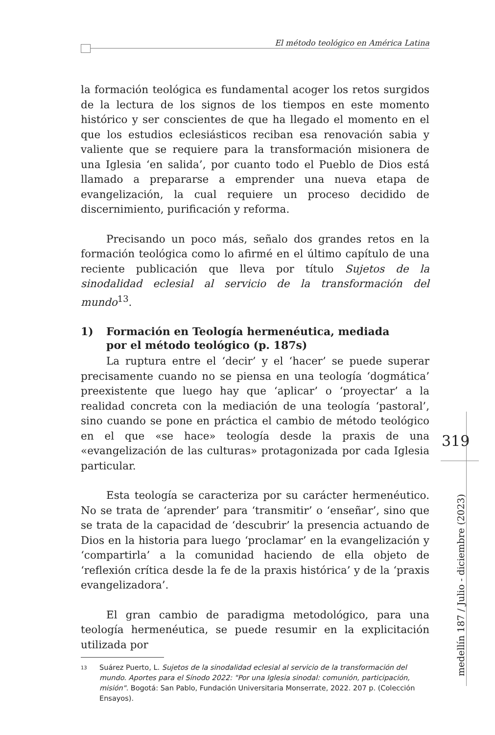El método teológico en América Latina
la formación teológica es fundamental acoger los retos surgidos de la lectura de los signos de los tiempos en este momento histórico y ser conscientes de que ha llegado el momento en el que los estudios eclesiásticos reciban esa renovación sabia y valiente que se requiere para la transformación misionera de una Iglesia ‘en salida’, por cuanto todo el Pueblo de Dios está llamado a prepararse a emprender una nueva etapa de evangelización, la cual requiere un proceso decidido de discernimiento, purificación y reforma.
Precisando un poco más, señalo dos grandes retos en la formación teológica como lo afirmé en el último capítulo de una reciente publicación que lleva por título Sujetos de la sinodalidad eclesial al servicio de la transformación del mundo<sup>13</sup>.
1) Formación en Teología hermenéutica, mediada
por el método teológico (p. 187s)
La ruptura entre el ‘decir’ y el ‘hacer’ se puede superar precisamente cuando no se piensa en una teología ‘dogmática’ preexistente que luego hay que ‘aplicar’ o ‘proyectar’ a la realidad concreta con la mediación de una teología ‘pastoral’, sino cuando se pone en práctica el cambio de método teológico en el que «se hace» teología desde la praxis de una «evangelización de las culturas» protagonizada por cada Iglesia particular.
Esta teología se caracteriza por su carácter hermenéutico. No se trata de ‘aprender’ para ‘transmitir’ o ‘enseñar’, sino que se trata de la capacidad de ‘descubrir’ la presencia actuando de Dios en la historia para luego ‘proclamar’ en la evangelización y ‘compartirla’ a la comunidad haciendo de ella objeto de ‘reflexión crítica desde la fe de la praxis histórica’ y de la ‘praxis evangelizadora’.
El gran cambio de paradigma metodológico, para una teología hermenéutica, se puede resumir en la explicitación utilizada por
<sup>13</sup>
Suárez Puerto, L. Sujetos de la sinodalidad eclesial al servicio de la transformación del mundo. Aportes para el Sínodo 2022: "Por una Iglesia sinodal: comunión, participación, misión". Bogotá: San Pablo, Fundación Universitaria Monserrate, 2022. 207 p. (Colección Ensayos).
319
medellín 187 / Julio - diciembre (2023)